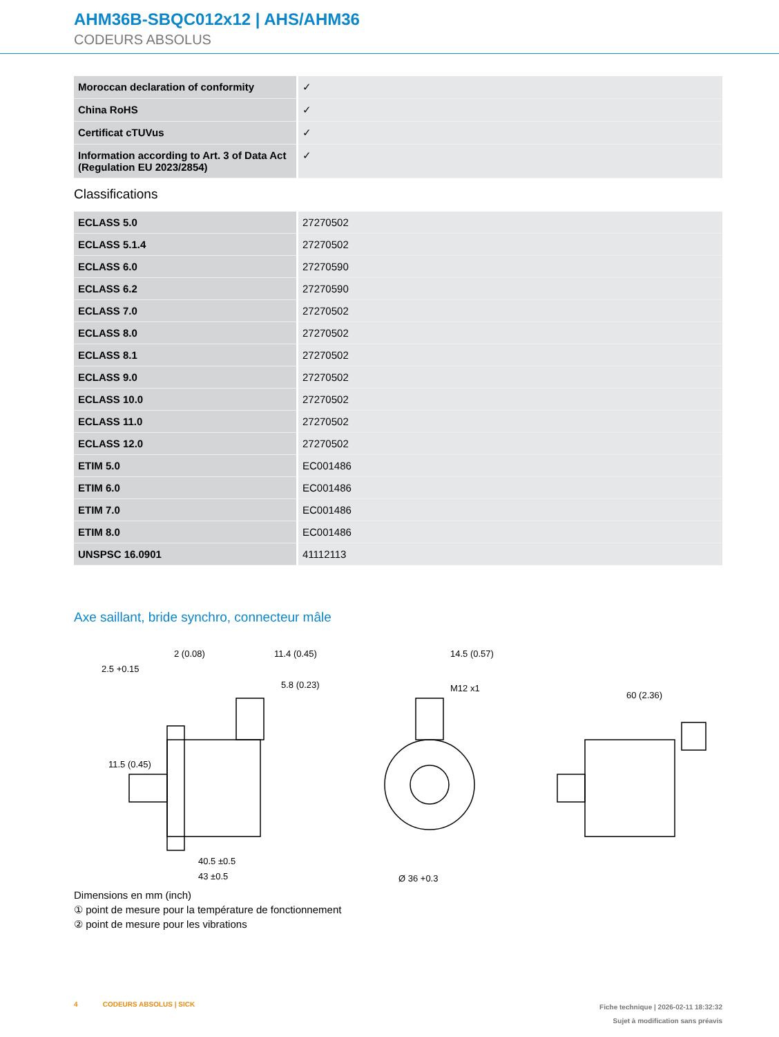AHM36B-SBQC012x12 | AHS/AHM36
CODEURS ABSOLUS
| Moroccan declaration of conformity | ✓ |
| China RoHS | ✓ |
| Certificat cTUVus | ✓ |
| Information according to Art. 3 of Data Act (Regulation EU 2023/2854) | ✓ |
Classifications
| ECLASS 5.0 | 27270502 |
| ECLASS 5.1.4 | 27270502 |
| ECLASS 6.0 | 27270590 |
| ECLASS 6.2 | 27270590 |
| ECLASS 7.0 | 27270502 |
| ECLASS 8.0 | 27270502 |
| ECLASS 8.1 | 27270502 |
| ECLASS 9.0 | 27270502 |
| ECLASS 10.0 | 27270502 |
| ECLASS 11.0 | 27270502 |
| ECLASS 12.0 | 27270502 |
| ETIM 5.0 | EC001486 |
| ETIM 6.0 | EC001486 |
| ETIM 7.0 | EC001486 |
| ETIM 8.0 | EC001486 |
| UNSPSC 16.0901 | 41112113 |
Axe saillant, bride synchro, connecteur mâle
2 (0.08)
11.4 (0.45)
2.5 +0.15
5.8 (0.23)
11.5 (0.45)
40.5 ±0.5
43 ±0.5
14.5 (0.57)
M12 x1
Ø 36 +0.3
60 (2.36)
Dimensions en mm (inch)
① point de mesure pour la température de fonctionnement
② point de mesure pour les vibrations
4 CODEURS ABSOLUS | SICK
Fiche technique | 2026-02-11 18:32:32
Sujet à modification sans préavis